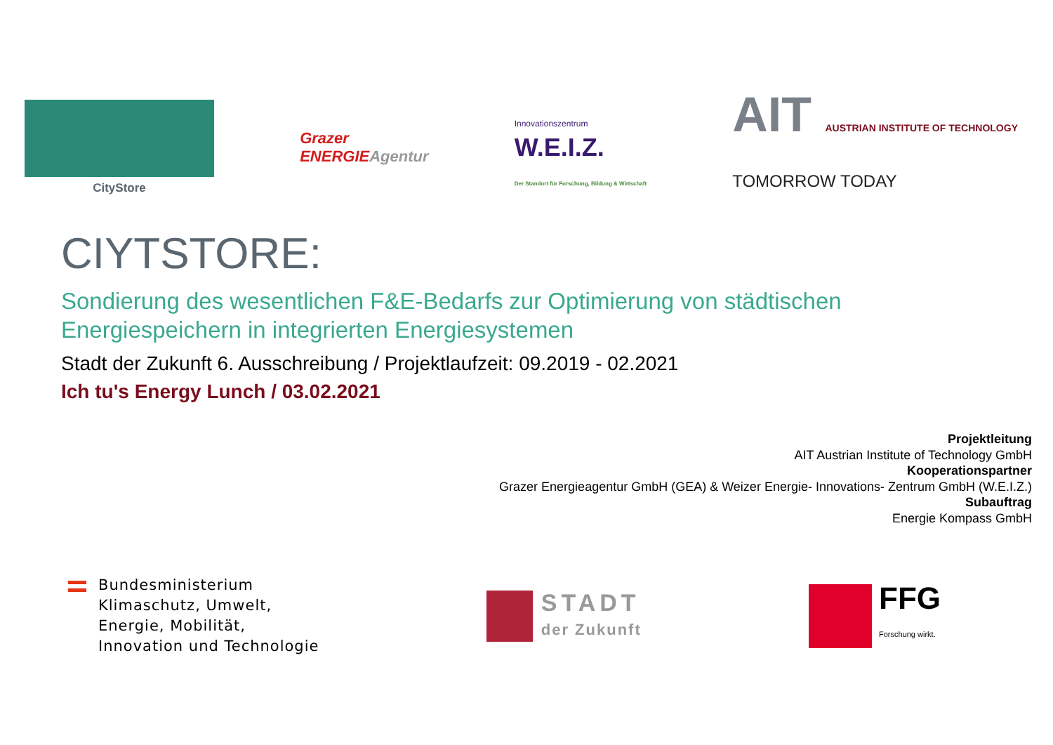CityStore
Grazer
ENERGIEAgentur
Innovationszentrum
W.E.I.Z.
Der Standort für Forschung, Bildung & Wirtschaft
AIT AUSTRIAN INSTITUTE OF TECHNOLOGY
TOMORROW TODAY
CIYTSTORE:
Sondierung des wesentlichen F&E-Bedarfs zur Optimierung von städtischen
Energiespeichern in integrierten Energiesystemen
Stadt der Zukunft 6. Ausschreibung / Projektlaufzeit: 09.2019 - 02.2021
Ich tu's Energy Lunch / 03.02.2021
Projektleitung
AIT Austrian Institute of Technology GmbH
Kooperationspartner
Grazer Energieagentur GmbH (GEA) & Weizer Energie- Innovations- Zentrum GmbH (W.E.I.Z.)
Subauftrag
Energie Kompass GmbH
Bundesministerium
Klimaschutz, Umwelt,
Energie, Mobilität,
Innovation und Technologie
STADT
der Zukunft
FFG
Forschung wirkt.